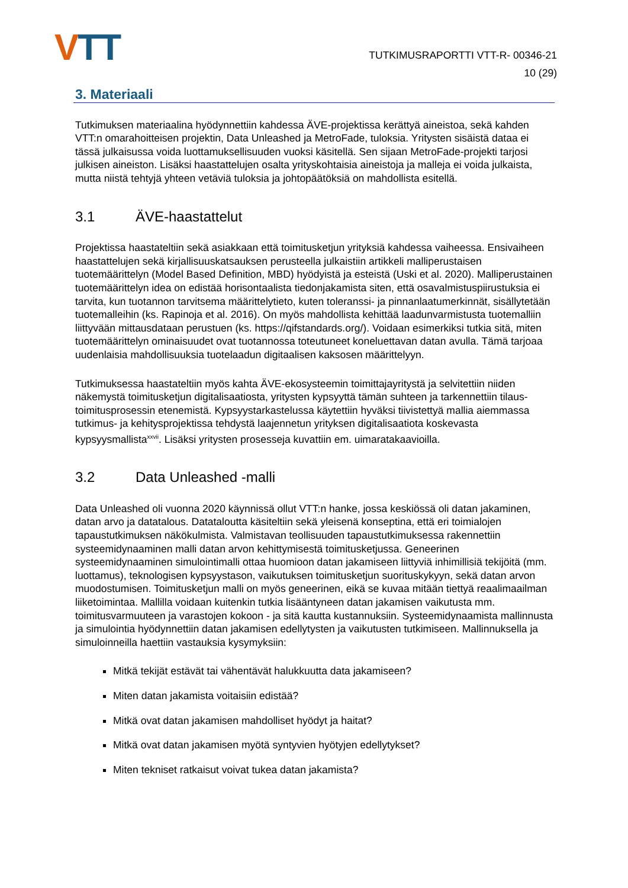VTT
TUTKIMUSRAPORTTI VTT-R- 00346-21
10 (29)
3. Materiaali
Tutkimuksen materiaalina hyödynnettiin kahdessa ÄVE-projektissa kerättyä aineistoa, sekä kahden VTT:n omarahoitteisen projektin, Data Unleashed ja MetroFade, tuloksia. Yritysten sisäistä dataa ei tässä julkaisussa voida luottamuksellisuuden vuoksi käsitellä. Sen sijaan MetroFade-projekti tarjosi julkisen aineiston. Lisäksi haastattelujen osalta yrityskohtaisia aineistoja ja malleja ei voida julkaista, mutta niistä tehtyjä yhteen vetäviä tuloksia ja johtopäätöksiä on mahdollista esitellä.
3.1 ÄVE-haastattelut
Projektissa haastateltiin sekä asiakkaan että toimitusketjun yrityksiä kahdessa vaiheessa. Ensivaiheen haastattelujen sekä kirjallisuuskatsauksen perusteella julkaistiin artikkeli malliperustaisen tuotemäärittelyn (Model Based Definition, MBD) hyödyistä ja esteistä (Uski et al. 2020). Malliperustainen tuotemäärittelyn idea on edistää horisontaalista tiedonjakamista siten, että osavalmistuspiirustuksia ei tarvita, kun tuotannon tarvitsema määrittelytieto, kuten toleranssi- ja pinnanlaatumerkinnät, sisällytetään tuotemalleihin (ks. Rapinoja et al. 2016). On myös mahdollista kehittää laadunvarmistusta tuotemalliin liittyvään mittausdataan perustuen (ks. https://qifstandards.org/). Voidaan esimerkiksi tutkia sitä, miten tuotemäärittelyn ominaisuudet ovat tuotannossa toteutuneet koneluettavan datan avulla. Tämä tarjoaa uudenlaisia mahdollisuuksia tuotelaadun digitaalisen kaksosen määrittelyyn.
Tutkimuksessa haastateltiin myös kahta ÄVE-ekosysteemin toimittajayritystä ja selvitettiin niiden näkemystä toimitusketjun digitalisaatiosta, yritysten kypsyyttä tämän suhteen ja tarkennettiin tilaus-toimitusprosessin etenemistä. Kypsyystarkastelussa käytettiin hyväksi tiivistettyä mallia aiemmassa tutkimus- ja kehitysprojektissa tehdystä laajennetun yrityksen digitalisaatiota koskevasta kypsyysmallista<sup>xxvii</sup>. Lisäksi yritysten prosesseja kuvattiin em. uimaratakaavioilla.
3.2 Data Unleashed -malli
Data Unleashed oli vuonna 2020 käynnissä ollut VTT:n hanke, jossa keskiössä oli datan jakaminen, datan arvo ja datatalous. Datataloutta käsiteltiin sekä yleisenä konseptina, että eri toimialojen tapaustutkimuksen näkökulmista. Valmistavan teollisuuden tapaustutkimuksessa rakennettiin systeemidynaaminen malli datan arvon kehittymisestä toimitusketjussa. Geneerinen systeemidynaaminen simulointimalli ottaa huomioon datan jakamiseen liittyviä inhimillisiä tekijöitä (mm. luottamus), teknologisen kypsyystason, vaikutuksen toimitusketjun suorituskykyyn, sekä datan arvon muodostumisen. Toimitusketjun malli on myös geneerinen, eikä se kuvaa mitään tiettyä reaalimaailman liiketoimintaa. Mallilla voidaan kuitenkin tutkia lisääntyneen datan jakamisen vaikutusta mm. toimitusvarmuuteen ja varastojen kokoon - ja sitä kautta kustannuksiin. Systeemidynaamista mallinnusta ja simulointia hyödynnettiin datan jakamisen edellytysten ja vaikutusten tutkimiseen. Mallinnuksella ja simuloinneilla haettiin vastauksia kysymyksiin:
Mitkä tekijät estävät tai vähentävät halukkuutta data jakamiseen?
Miten datan jakamista voitaisiin edistää?
Mitkä ovat datan jakamisen mahdolliset hyödyt ja haitat?
Mitkä ovat datan jakamisen myötä syntyvien hyötyjen edellytykset?
Miten tekniset ratkaisut voivat tukea datan jakamista?